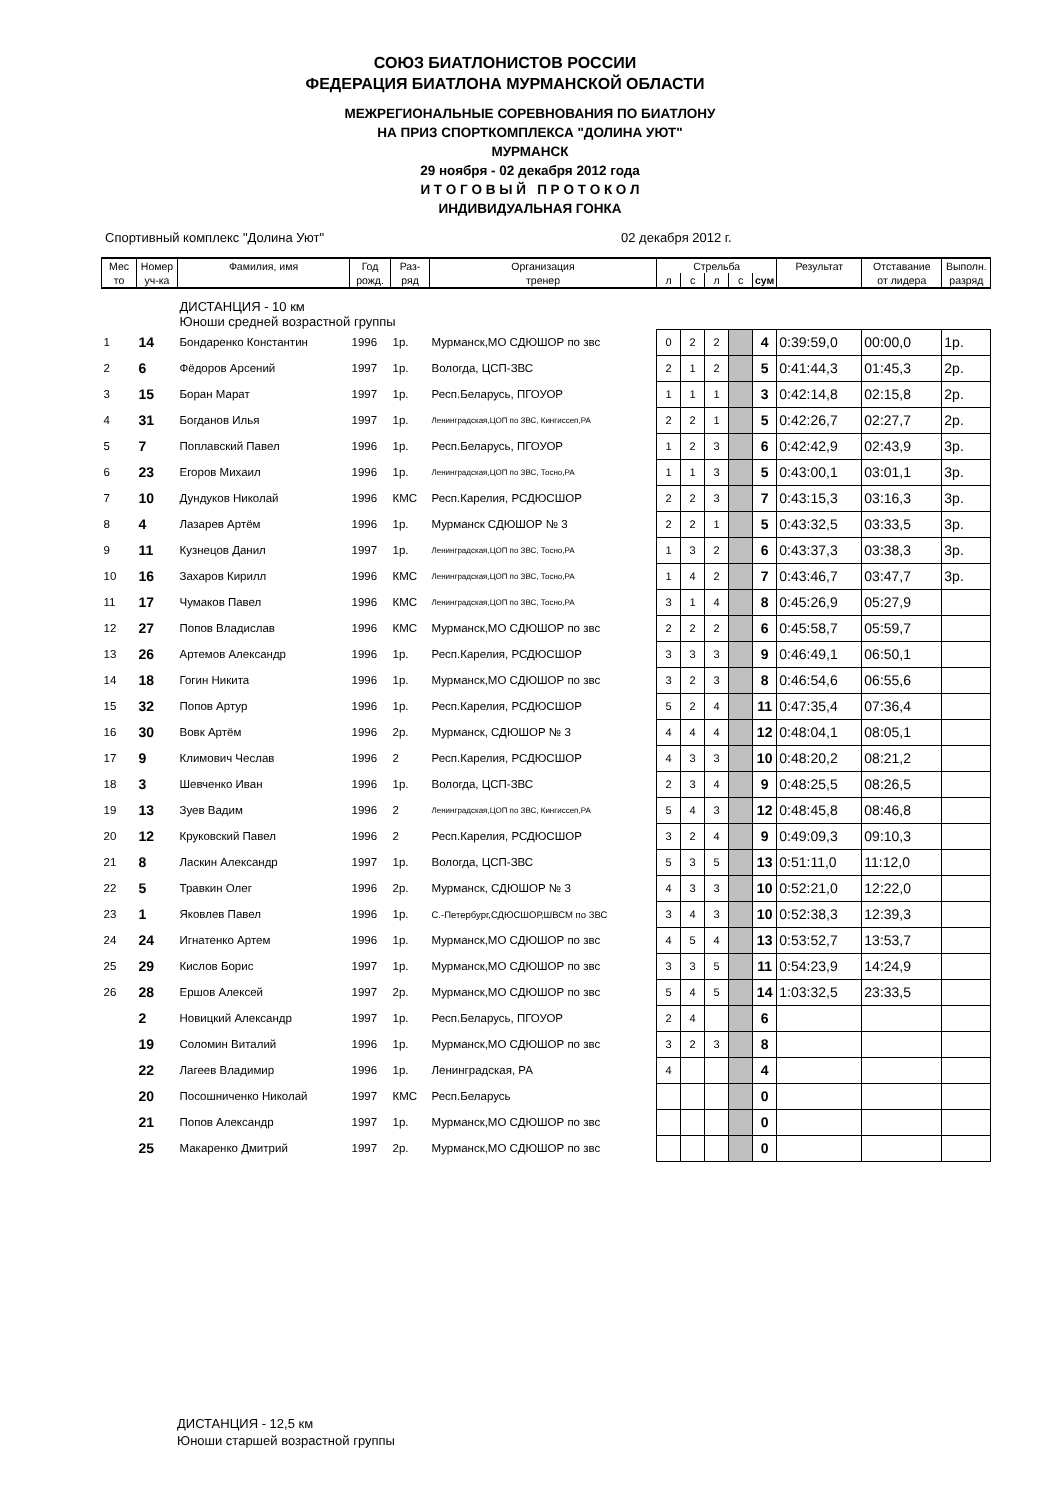СОЮЗ БИАТЛОНИСТОВ РОССИИ
ФЕДЕРАЦИЯ БИАТЛОНА МУРМАНСКОЙ ОБЛАСТИ
МЕЖРЕГИОНАЛЬНЫЕ СОРЕВНОВАНИЯ ПО БИАТЛОНУ
НА ПРИЗ СПОРТКОМПЛЕКСА "ДОЛИНА УЮТ"
МУРМАНСК
29 ноября - 02 декабря 2012 года
И Т О Г О В Ы Й П Р О Т О К О Л
ИНДИВИДУАЛЬНАЯ ГОНКА
Спортивный комплекс "Долина Уют" 02 декабря 2012 г.
| Мес | Номер | Фамилия, имя | Год | Раз- | Организация | Стрельба | | | | | Результат | Отставание | Выполн. |
| --- | --- | --- | --- | --- | --- | --- | --- | --- | --- | --- | --- | --- | --- |
| то | уч-ка | | рожд. | ряд | тренер | л | с | л | с | сум | | от лидера | разряд |
| | | ДИСТАНЦИЯ - 10 км Юноши средней возрастной группы | | | | | | | | | | | |
| 1 | 14 | Бондаренко Константин | 1996 | 1р. | Мурманск,МО СДЮШОР по звс | 0 | 2 | 2 | | 4 | 0:39:59,0 | 00:00,0 | 1р. |
| 2 | 6 | Фёдоров Арсений | 1997 | 1р. | Вологда, ЦСП-ЗВС | 2 | 1 | 2 | | 5 | 0:41:44,3 | 01:45,3 | 2р. |
| 3 | 15 | Боран Марат | 1997 | 1р. | Респ.Беларусь, ПГОУОР | 1 | 1 | 1 | | 3 | 0:42:14,8 | 02:15,8 | 2р. |
| 4 | 31 | Богданов Илья | 1997 | 1р. | Ленинградская,ЦОП по ЗВС, Кингиссеп,РА | 2 | 2 | 1 | | 5 | 0:42:26,7 | 02:27,7 | 2р. |
| 5 | 7 | Поплавский Павел | 1996 | 1р. | Респ.Беларусь, ПГОУОР | 1 | 2 | 3 | | 6 | 0:42:42,9 | 02:43,9 | 3р. |
| 6 | 23 | Егоров Михаил | 1996 | 1р. | Ленинградская,ЦОП по ЗВС, Тосно,РА | 1 | 1 | 3 | | 5 | 0:43:00,1 | 03:01,1 | 3р. |
| 7 | 10 | Дундуков Николай | 1996 | КМС | Респ.Карелия, РСДЮСШОР | 2 | 2 | 3 | | 7 | 0:43:15,3 | 03:16,3 | 3р. |
| 8 | 4 | Лазарев Артём | 1996 | 1р. | Мурманск СДЮШОР № 3 | 2 | 2 | 1 | | 5 | 0:43:32,5 | 03:33,5 | 3р. |
| 9 | 11 | Кузнецов Данил | 1997 | 1р. | Ленинградская,ЦОП по ЗВС, Тосно,РА | 1 | 3 | 2 | | 6 | 0:43:37,3 | 03:38,3 | 3р. |
| 10 | 16 | Захаров Кирилл | 1996 | КМС | Ленинградская,ЦОП по ЗВС, Тосно,РА | 1 | 4 | 2 | | 7 | 0:43:46,7 | 03:47,7 | 3р. |
| 11 | 17 | Чумаков Павел | 1996 | КМС | Ленинградская,ЦОП по ЗВС, Тосно,РА | 3 | 1 | 4 | | 8 | 0:45:26,9 | 05:27,9 | |
| 12 | 27 | Попов Владислав | 1996 | КМС | Мурманск,МО СДЮШОР по звс | 2 | 2 | 2 | | 6 | 0:45:58,7 | 05:59,7 | |
| 13 | 26 | Артемов Александр | 1996 | 1р. | Респ.Карелия, РСДЮСШОР | 3 | 3 | 3 | | 9 | 0:46:49,1 | 06:50,1 | |
| 14 | 18 | Гогин Никита | 1996 | 1р. | Мурманск,МО СДЮШОР по звс | 3 | 2 | 3 | | 8 | 0:46:54,6 | 06:55,6 | |
| 15 | 32 | Попов Артур | 1996 | 1р. | Респ.Карелия, РСДЮСШОР | 5 | 2 | 4 | | 11 | 0:47:35,4 | 07:36,4 | |
| 16 | 30 | Вовк Артём | 1996 | 2р. | Мурманск, СДЮШОР № 3 | 4 | 4 | 4 | | 12 | 0:48:04,1 | 08:05,1 | |
| 17 | 9 | Климович Чеслав | 1996 | 2 | Респ.Карелия, РСДЮСШОР | 4 | 3 | 3 | | 10 | 0:48:20,2 | 08:21,2 | |
| 18 | 3 | Шевченко Иван | 1996 | 1р. | Вологда, ЦСП-ЗВС | 2 | 3 | 4 | | 9 | 0:48:25,5 | 08:26,5 | |
| 19 | 13 | Зуев Вадим | 1996 | 2 | Ленинградская,ЦОП по ЗВС, Кингиссеп,РА | 5 | 4 | 3 | | 12 | 0:48:45,8 | 08:46,8 | |
| 20 | 12 | Круковский Павел | 1996 | 2 | Респ.Карелия, РСДЮСШОР | 3 | 2 | 4 | | 9 | 0:49:09,3 | 09:10,3 | |
| 21 | 8 | Ласкин Александр | 1997 | 1р. | Вологда, ЦСП-ЗВС | 5 | 3 | 5 | | 13 | 0:51:11,0 | 11:12,0 | |
| 22 | 5 | Травкин Олег | 1996 | 2р. | Мурманск, СДЮШОР № 3 | 4 | 3 | 3 | | 10 | 0:52:21,0 | 12:22,0 | |
| 23 | 1 | Яковлев Павел | 1996 | 1р. | С.-Петербург,СДЮСШОР,ШВСМ по ЗВС | 3 | 4 | 3 | | 10 | 0:52:38,3 | 12:39,3 | |
| 24 | 24 | Игнатенко Артем | 1996 | 1р. | Мурманск,МО СДЮШОР по звс | 4 | 5 | 4 | | 13 | 0:53:52,7 | 13:53,7 | |
| 25 | 29 | Кислов Борис | 1997 | 1р. | Мурманск,МО СДЮШОР по звс | 3 | 3 | 5 | | 11 | 0:54:23,9 | 14:24,9 | |
| 26 | 28 | Ершов Алексей | 1997 | 2р. | Мурманск,МО СДЮШОР по звс | 5 | 4 | 5 | | 14 | 1:03:32,5 | 23:33,5 | |
| | 2 | Новицкий Александр | 1997 | 1р. | Респ.Беларусь, ПГОУОР | 2 | 4 | | | 6 | | | |
| | 19 | Соломин Виталий | 1996 | 1р. | Мурманск,МО СДЮШОР по звс | 3 | 2 | 3 | | 8 | | | |
| | 22 | Лагеев Владимир | 1996 | 1р. | Ленинградская, РА | 4 | | | | 4 | | | |
| | 20 | Посошниченко Николай | 1997 | КМС | Респ.Беларусь | | | | | 0 | | | |
| | 21 | Попов Александр | 1997 | 1р. | Мурманск,МО СДЮШОР по звс | | | | | 0 | | | |
| | 25 | Макаренко Дмитрий | 1997 | 2р. | Мурманск,МО СДЮШОР по звс | | | | | 0 | | | |
ДИСТАНЦИЯ - 12,5 км
Юноши старшей возрастной группы